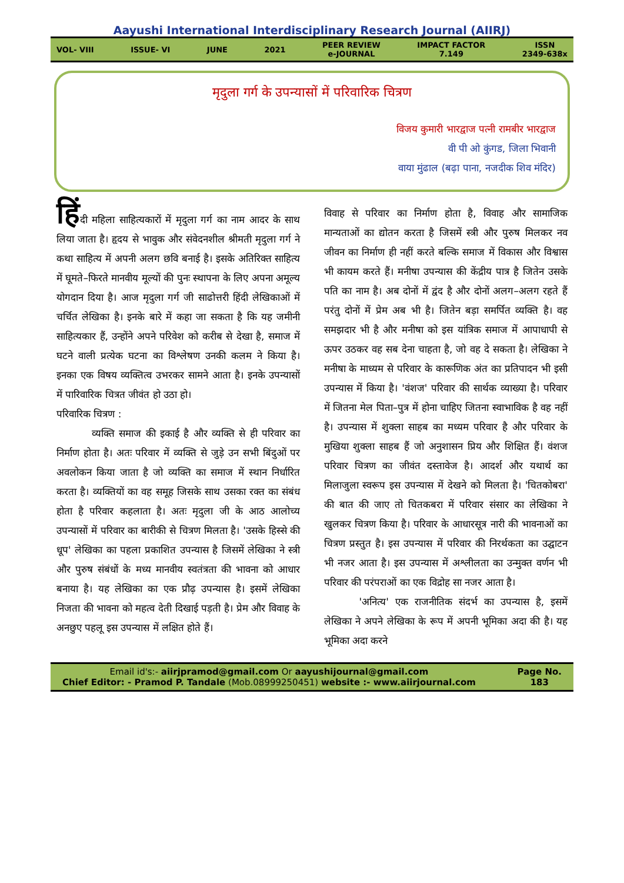Aayushi International Interdisciplinary Research Journal (AIIRJ)
VOL- VIII ISSUE- VI JUNE 2021 PEER REVIEW
e-JOURNAL IMPACT FACTOR
7.149 ISSN
2349-638x
मृदुला गर्ग के उपन्यासों में परिवारिक चित्रण
विजय कुमारी भारद्वाज पत्नी रामबीर भारद्वाज
वी पी ओ कुंगड, जिला भिवानी
वाया मुंढाल (बढ़ा पाना, नजदीक शिव मंदिर)
हिंदी महिला साहित्यकारों में मृदुला गर्ग का नाम आदर के साथ लिया जाता है। हृदय से भावुक और संवेदनशील श्रीमती मृदुला गर्ग ने कथा साहित्य में अपनी अलग छवि बनाई है। इसके अतिरिक्त साहित्य में घूमते–फिरते मानवीय मूल्यों की पुनः स्थापना के लिए अपना अमूल्य योगदान दिया है। आज मृदुला गर्ग जी साढोत्तरी हिंदी लेखिकाओं में चर्चित लेखिका है। इनके बारे में कहा जा सकता है कि यह जमीनी साहित्यकार हैं, उन्होंने अपने परिवेश को करीब से देखा है, समाज में घटने वाली प्रत्येक घटना का विश्लेषण उनकी कलम ने किया है। इनका एक विषय व्यक्तित्व उभरकर सामने आता है। इनके उपन्यासों में पारिवारिक चित्रत जीवंत हो उठा हो।
परिवारिक चित्रण :
व्यक्ति समाज की इकाई है और व्यक्ति से ही परिवार का निर्माण होता है। अतः परिवार में व्यक्ति से जुड़े उन सभी बिंदुओं पर अवलोकन किया जाता है जो व्यक्ति का समाज में स्थान निर्धारित करता है। व्यक्तियों का वह समूह जिसके साथ उसका रक्त का संबंध होता है परिवार कहलाता है। अतः मृदुला जी के आठ आलोच्य उपन्यासों में परिवार का बारीकी से चित्रण मिलता है। 'उसके हिस्से की धूप' लेखिका का पहला प्रकाशित उपन्यास है जिसमें लेखिका ने स्त्री और पुरुष संबंधों के मध्य मानवीय स्वतंत्रता की भावना को आधार बनाया है। यह लेखिका का एक प्रौढ़ उपन्यास है। इसमें लेखिका निजता की भावना को महत्व देती दिखाई पड़ती है। प्रेम और विवाह के अनछुए पहलू इस उपन्यास में लक्षित होते हैं।
विवाह से परिवार का निर्माण होता है, विवाह और सामाजिक मान्यताओं का द्योतन करता है जिसमें स्त्री और पुरुष मिलकर नव जीवन का निर्माण ही नहीं करते बल्कि समाज में विकास और विश्वास भी कायम करते हैं। मनीषा उपन्यास की केंद्रीय पात्र है जितेन उसके पति का नाम है। अब दोनों में द्वंद है और दोनों अलग–अलग रहते हैं परंतु दोनों में प्रेम अब भी है। जितेन बड़ा समर्पित व्यक्ति है। वह समझदार भी है और मनीषा को इस यांत्रिक समाज में आपाधापी से ऊपर उठकर वह सब देना चाहता है, जो वह दे सकता है। लेखिका ने मनीषा के माध्यम से परिवार के कारूणिक अंत का प्रतिपादन भी इसी उपन्यास में किया है। 'वंशज' परिवार की सार्थक व्याख्या है। परिवार में जितना मेल पिता–पुत्र में होना चाहिए जितना स्वाभाविक है वह नहीं है। उपन्यास में शुक्ला साहब का मध्यम परिवार है और परिवार के मुखिया शुक्ला साहब हैं जो अनुशासन प्रिय और शिक्षित हैं। वंशज परिवार चित्रण का जीवंत दस्तावेज है। आदर्श और यथार्थ का मिलाजुला स्वरूप इस उपन्यास में देखने को मिलता है। 'चितकोबरा' की बात की जाए तो चितकबरा में परिवार संसार का लेखिका ने खुलकर चित्रण किया है। परिवार के आधारसूत्र नारी की भावनाओं का चित्रण प्रस्तुत है। इस उपन्यास में परिवार की निरर्थकता का उद्घाटन भी नजर आता है। इस उपन्यास में अश्लीलता का उन्मुक्त वर्णन भी परिवार की परंपराओं का एक विद्रोह सा नजर आता है।
'अनित्य' एक राजनीतिक संदर्भ का उपन्यास है, इसमें लेखिका ने अपने लेखिका के रूप में अपनी भूमिका अदा की है। यह भूमिका अदा करने
Email id's:- aiirjpramod@gmail.com Or aayushijournal@gmail.com
Chief Editor: - Pramod P. Tandale (Mob.08999250451) website :- www.aiirjournal.com
Page No.
183